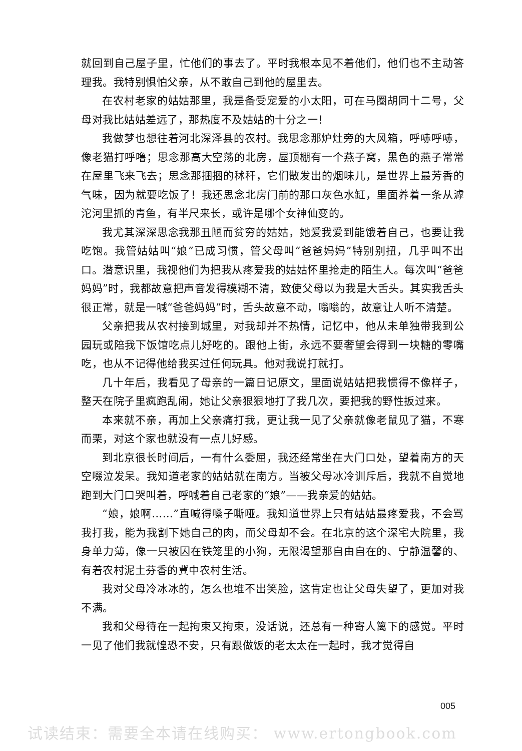就回到自己屋子里，忙他们的事去了。平时我根本见不着他们，他们也不主动答理我。我特别惧怕父亲，从不敢自己到他的屋里去。
在农村老家的姑姑那里，我是备受宠爱的小太阳，可在马圈胡同十二号，父母对我比姑姑差远了，那热度不及姑姑的十分之一！
我做梦也想往着河北深泽县的农村。我思念那炉灶旁的大风箱，呼哧呼哧，像老猫打呼噜；思念那高大空荡的北房，屋顶棚有一个燕子窝，黑色的燕子常常在屋里飞来飞去；思念那捆捆的秫秆，它们散发出的烟味儿，是世界上最芳香的气味，因为就要吃饭了！我还思念北房门前的那口灰色水缸，里面养着一条从滹沱河里抓的青鱼，有半尺来长，或许是哪个女神仙变的。
我尤其深深思念我那丑陋而贫穷的姑姑，她爱我爱到能饿着自己，也要让我吃饱。我管姑姑叫“娘”已成习惯，管父母叫“爸爸妈妈”特别别扭，几乎叫不出口。潜意识里，我视他们为把我从疼爱我的姑姑怀里抢走的陌生人。每次叫“爸爸妈妈”时，我都故意把声音发得模糊不清，致使父母以为我是大舌头。其实我舌头很正常，就是一喊“爸爸妈妈”时，舌头故意不动，嗡嗡的，故意让人听不清楚。
父亲把我从农村接到城里，对我却并不热情，记忆中，他从未单独带我到公园玩或陪我下饭馆吃点儿好吃的。跟他上街，永远不要奢望会得到一块糖的零嘴吃，也从不记得他给我买过任何玩具。他对我说打就打。
几十年后，我看见了母亲的一篇日记原文，里面说姑姑把我惯得不像样子，整天在院子里疯跑乱闹，她让父亲狠狠地打了我几次，要把我的野性扳过来。
本来就不亲，再加上父亲痛打我，更让我一见了父亲就像老鼠见了猫，不寒而栗，对这个家也就没有一点儿好感。
到北京很长时间后，一有什么委屈，我还经常坐在大门口处，望着南方的天空啜泣发呆。我知道老家的姑姑就在南方。当被父母冰冷训斥后，我就不自觉地跑到大门口哭叫着，呼喊着自己老家的“娘”——我亲爱的姑姑。
“娘，娘啊……”直喊得嗓子嘶哑。我知道世界上只有姑姑最疼爱我，不会骂我打我，能为我割下她自己的肉，而父母却不会。在北京的这个深宅大院里，我身单力薄，像一只被囚在铁笼里的小狗，无限渴望那自由自在的、宁静温馨的、有着农村泥土芬香的冀中农村生活。
我对父母冷冰冰的，怎么也堆不出笑脸，这肯定也让父母失望了，更加对我不满。
我和父母待在一起拘束又拘束，没话说，还总有一种寄人篱下的感觉。平时一见了他们我就惶恐不安，只有跟做饭的老太太在一起时，我才觉得自
005
试读结束：需要全本请在线购买： www.ertongbook.com